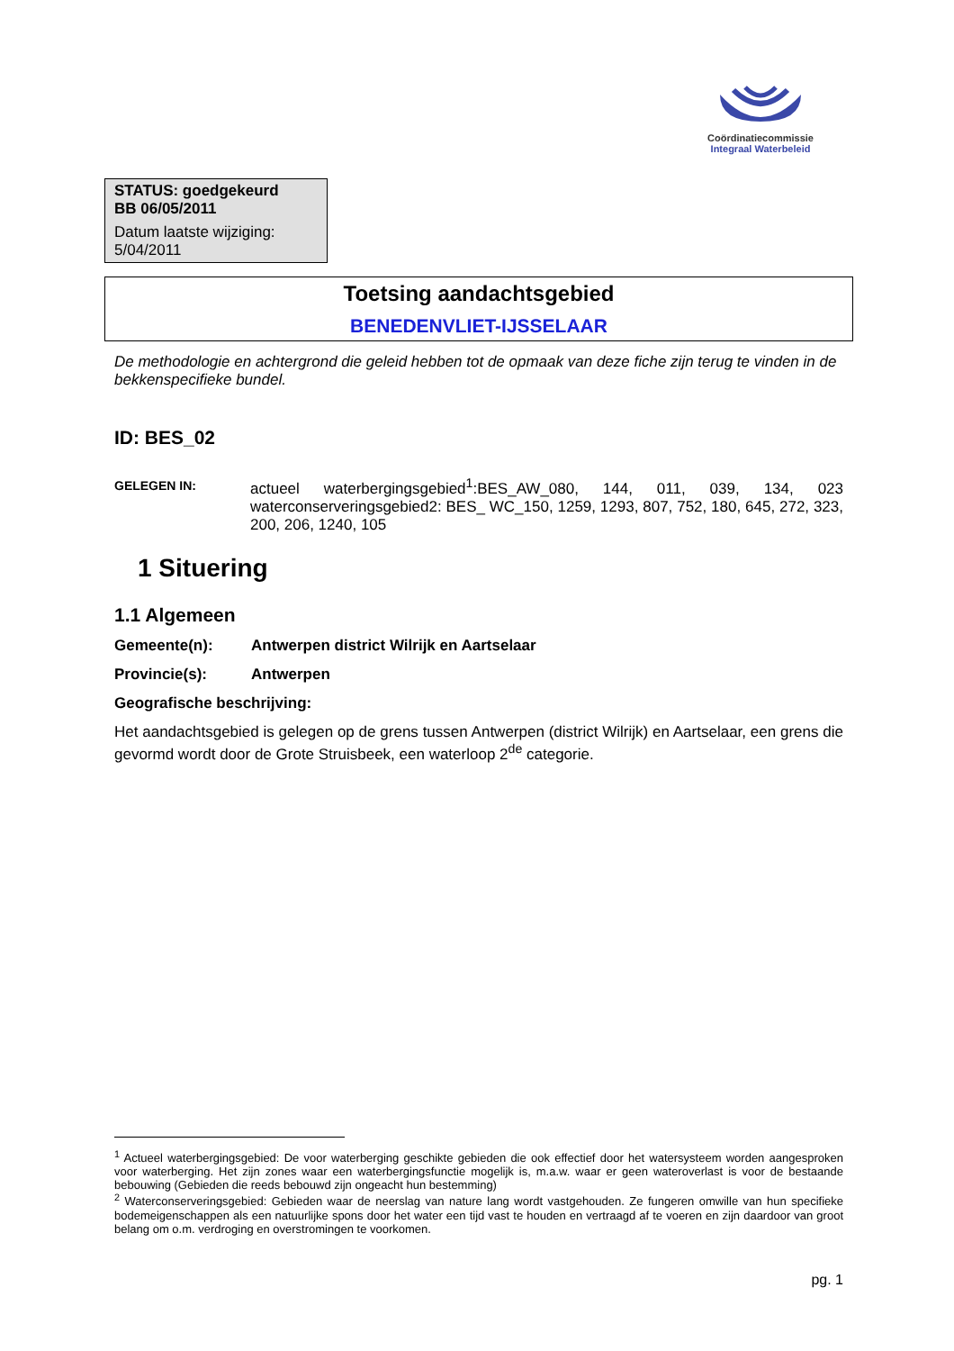Coördinatiecommissie
Integraal Waterbeleid
STATUS: goedgekeurd
BB 06/05/2011
Datum laatste wijziging:
5/04/2011
Toetsing aandachtsgebied
BENEDENVLIET-IJSSELAAR
De methodologie en achtergrond die geleid hebben tot de opmaak van deze fiche zijn terug te vinden in de bekkenspecifieke bundel.
ID: BES_02
GELEGEN IN:
actueel waterbergingsgebied<sup>1</sup>:BES_AW_080, 144, 011, 039, 134, 023 waterconserveringsgebied2: BES_ WC_150, 1259, 1293, 807, 752, 180, 645, 272, 323, 200, 206, 1240, 105
1 Situering
1.1 Algemeen
Gemeente(n): Antwerpen district Wilrijk en Aartselaar
Provincie(s): Antwerpen
Geografische beschrijving:
Het aandachtsgebied is gelegen op de grens tussen Antwerpen (district Wilrijk) en Aartselaar, een grens die gevormd wordt door de Grote Struisbeek, een waterloop 2<sup>de</sup> categorie.
<sup>1</sup> Actueel waterbergingsgebied: De voor waterberging geschikte gebieden die ook effectief door het watersysteem worden aangesproken voor waterberging. Het zijn zones waar een waterbergingsfunctie mogelijk is, m.a.w. waar er geen wateroverlast is voor de bestaande bebouwing (Gebieden die reeds bebouwd zijn ongeacht hun bestemming)
<sup>2</sup> Waterconserveringsgebied: Gebieden waar de neerslag van nature lang wordt vastgehouden. Ze fungeren omwille van hun specifieke bodemeigenschappen als een natuurlijke spons door het water een tijd vast te houden en vertraagd af te voeren en zijn daardoor van groot belang om o.m. verdroging en overstromingen te voorkomen.
pg. 1